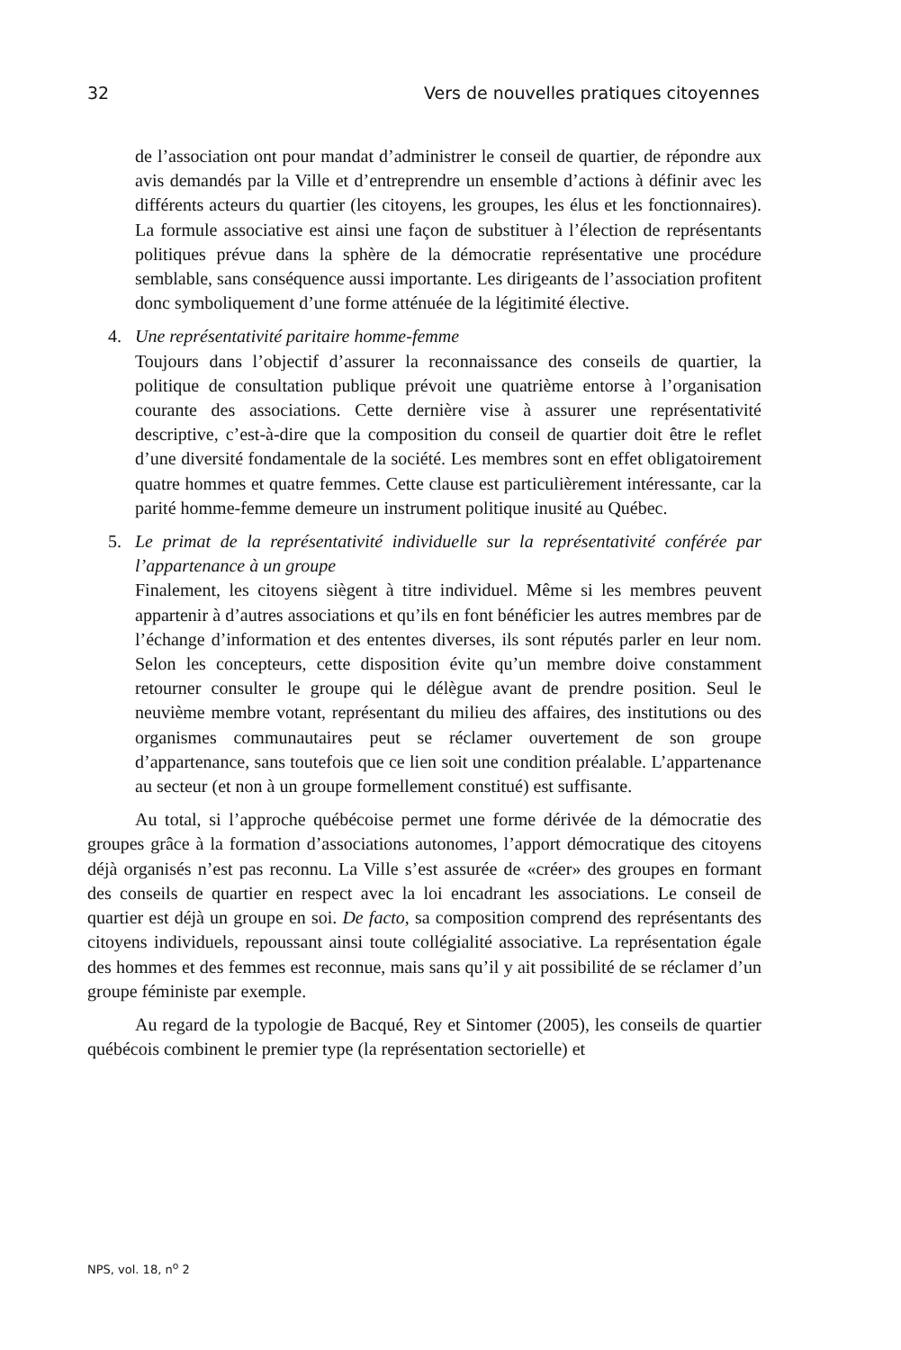32 Vers de nouvelles pratiques citoyennes
de l’association ont pour mandat d’administrer le conseil de quartier, de répondre aux avis demandés par la Ville et d’entreprendre un ensemble d’actions à définir avec les différents acteurs du quartier (les citoyens, les groupes, les élus et les fonctionnaires). La formule associative est ainsi une façon de substituer à l’élection de représentants politiques prévue dans la sphère de la démocratie représentative une procédure semblable, sans conséquence aussi importante. Les dirigeants de l’association profitent donc symboliquement d’une forme atténuée de la légitimité élective.
4. Une représentativité paritaire homme-femme
Toujours dans l’objectif d’assurer la reconnaissance des conseils de quartier, la politique de consultation publique prévoit une quatrième entorse à l’organisation courante des associations. Cette dernière vise à assurer une représentativité descriptive, c’est-à-dire que la composition du conseil de quartier doit être le reflet d’une diversité fondamentale de la société. Les membres sont en effet obligatoirement quatre hommes et quatre femmes. Cette clause est particulièrement intéressante, car la parité homme-femme demeure un instrument politique inusité au Québec.
5. Le primat de la représentativité individuelle sur la représentativité conférée par l’appartenance à un groupe
Finalement, les citoyens siègent à titre individuel. Même si les membres peuvent appartenir à d’autres associations et qu’ils en font bénéficier les autres membres par de l’échange d’information et des ententes diverses, ils sont réputés parler en leur nom. Selon les concepteurs, cette disposition évite qu’un membre doive constamment retourner consulter le groupe qui le délègue avant de prendre position. Seul le neuvième membre votant, représentant du milieu des affaires, des institutions ou des organismes communautaires peut se réclamer ouvertement de son groupe d’appartenance, sans toutefois que ce lien soit une condition préalable. L’appartenance au secteur (et non à un groupe formellement constitué) est suffisante.
Au total, si l’approche québécoise permet une forme dérivée de la démocratie des groupes grâce à la formation d’associations autonomes, l’apport démocratique des citoyens déjà organisés n’est pas reconnu. La Ville s’est assurée de «créer» des groupes en formant des conseils de quartier en respect avec la loi encadrant les associations. Le conseil de quartier est déjà un groupe en soi. De facto, sa composition comprend des représentants des citoyens individuels, repoussant ainsi toute collégialité associative. La représentation égale des hommes et des femmes est reconnue, mais sans qu’il y ait possibilité de se réclamer d’un groupe féministe par exemple.
Au regard de la typologie de Bacqué, Rey et Sintomer (2005), les conseils de quartier québécois combinent le premier type (la représentation sectorielle) et
NPS, vol. 18, n<sup>o</sup> 2